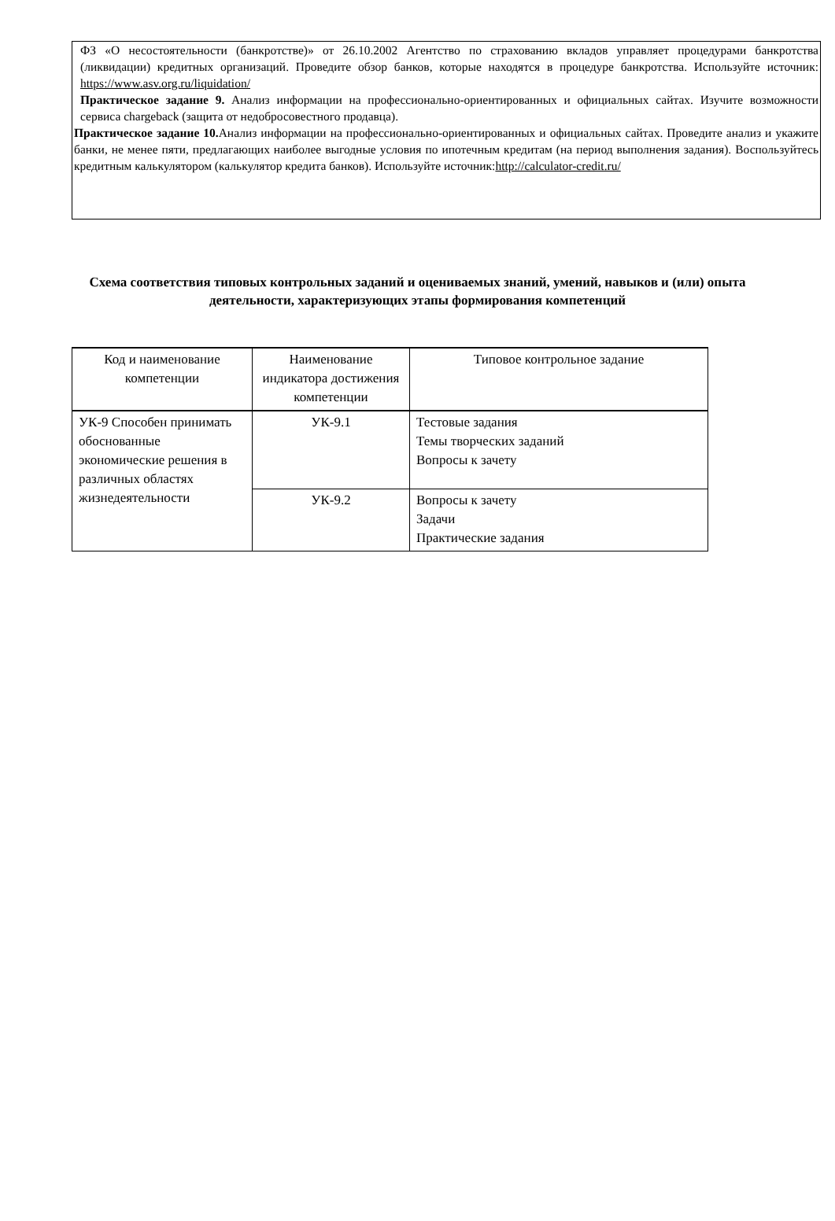ФЗ «О несостоятельности (банкротстве)» от 26.10.2002 Агентство по страхованию вкладов управляет процедурами банкротства (ликвидации) кредитных организаций. Проведите обзор банков, которые находятся в процедуре банкротства. Используйте источник: https://www.asv.org.ru/liquidation/
Практическое задание 9. Анализ информации на профессионально-ориентированных и официальных сайтах. Изучите возможности сервиса chargeback (защита от недобросовестного продавца).
Практическое задание 10. Анализ информации на профессионально-ориентированных и официальных сайтах. Проведите анализ и укажите банки, не менее пяти, предлагающих наиболее выгодные условия по ипотечным кредитам (на период выполнения задания). Воспользуйтесь кредитным калькулятором (калькулятор кредита банков). Используйте источник:http://calculator-credit.ru/
Схема соответствия типовых контрольных заданий и оцениваемых знаний, умений, навыков и (или) опыта деятельности, характеризующих этапы формирования компетенций
| Код и наименование компетенции | Наименование индикатора достижения компетенции | Типовое контрольное задание |
| --- | --- | --- |
| УК-9 Способен принимать обоснованные экономические решения в различных областях жизнедеятельности | УК-9.1 | Тестовые задания Темы творческих заданий Вопросы к зачету |
| | УК-9.2 | Вопросы к зачету Задачи Практические задания |